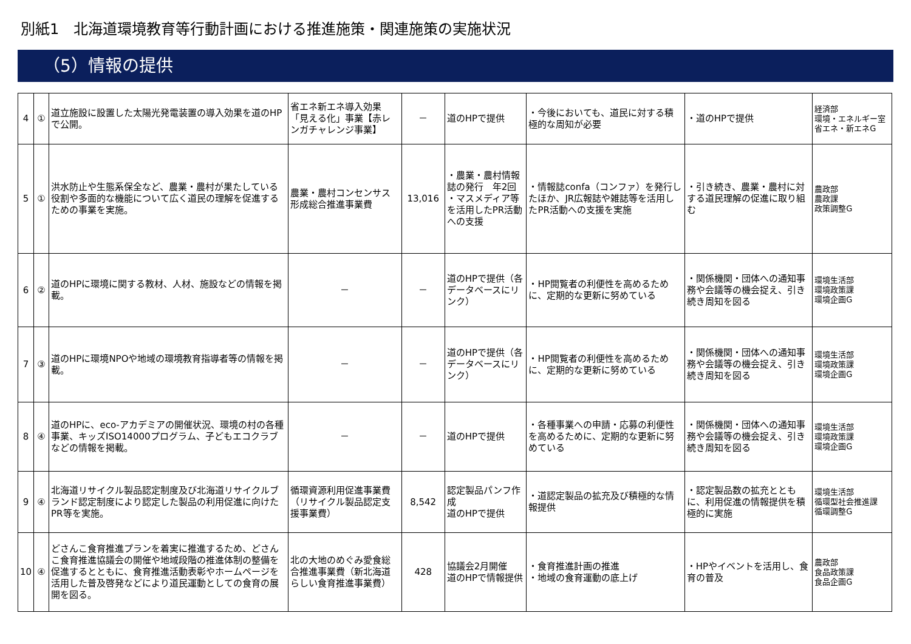別紙1　北海道環境教育等行動計画における推進施策・関連施策の実施状況
（5）情報の提供
| 4 | ① | 道立施設に設置した太陽光発電装置の導入効果を道のHPで公開。 | 省エネ新エネ導入効果「見える化」事業【赤レンガチャレンジ事業】 | － | 道のHPで提供 | ・今後においても、道民に対する積極的な周知が必要 | ・道のHPで提供 | 経済部 環境・エネルギー室 省エネ・新エネG |
| 5 | ① | 洪水防止や生態系保全など、農業・農村が果たしている役割や多面的な機能について広く道民の理解を促進するための事業を実施。 | 農業・農村コンセンサス形成総合推進事業費 | 13,016 | ・農業・農村情報誌の発行 年2回 ・マスメディア等を活用したPR活動への支援 | ・情報誌confa（コンファ）を発行したほか、JR広報誌や雑誌等を活用したPR活動への支援を実施 | ・引き続き、農業・農村に対する道民理解の促進に取り組む | 農政部 農政課 政策調整G |
| 6 | ② | 道のHPに環境に関する教材、人材、施設などの情報を掲載。 | － | － | 道のHPで提供（各データベースにリンク） | ・HP閲覧者の利便性を高めるために、定期的な更新に努めている | ・関係機関・団体への通知事務や会議等の機会捉え、引き続き周知を図る | 環境生活部 環境政策課 環境企画G |
| 7 | ③ | 道のHPに環境NPOや地域の環境教育指導者等の情報を掲載。 | － | － | 道のHPで提供（各データベースにリンク） | ・HP閲覧者の利便性を高めるために、定期的な更新に努めている | ・関係機関・団体への通知事務や会議等の機会捉え、引き続き周知を図る | 環境生活部 環境政策課 環境企画G |
| 8 | ④ | 道のHPに、eco-アカデミアの開催状況、環境の村の各種事業、キッズISO14000プログラム、子どもエコクラブなどの情報を掲載。 | － | － | 道のHPで提供 | ・各種事業への申請・応募の利便性を高めるために、定期的な更新に努めている | ・関係機関・団体への通知事務や会議等の機会捉え、引き続き周知を図る | 環境生活部 環境政策課 環境企画G |
| 9 | ④ | 北海道リサイクル製品認定制度及び北海道リサイクルブランド認定制度により認定した製品の利用促進に向けたPR等を実施。 | 循環資源利用促進事業費（リサイクル製品認定支援事業費） | 8,542 | 認定製品パンフ作成 道のHPで提供 | ・道認定製品の拡充及び積極的な情報提供 | ・認定製品数の拡充とともに、利用促進の情報提供を積極的に実施 | 環境生活部 循環型社会推進課 循環調整G |
| 10 | ④ | どさんこ食育推進プランを着実に推進するため、どさんこ食育推進協議会の開催や地域段階の推進体制の整備を促進するとともに、食育推進活動表彰やホームページを活用した普及啓発などにより道民運動としての食育の展開を図る。 | 北の大地のめぐみ愛食総合推進事業費（新北海道らしい食育推進事業費） | 428 | 協議会2月開催 道のHPで情報提供 | ・食育推進計画の推進 ・地域の食育運動の底上げ | ・HPやイベントを活用し、食育の普及 | 農政部 食品政策課 食品企画G |